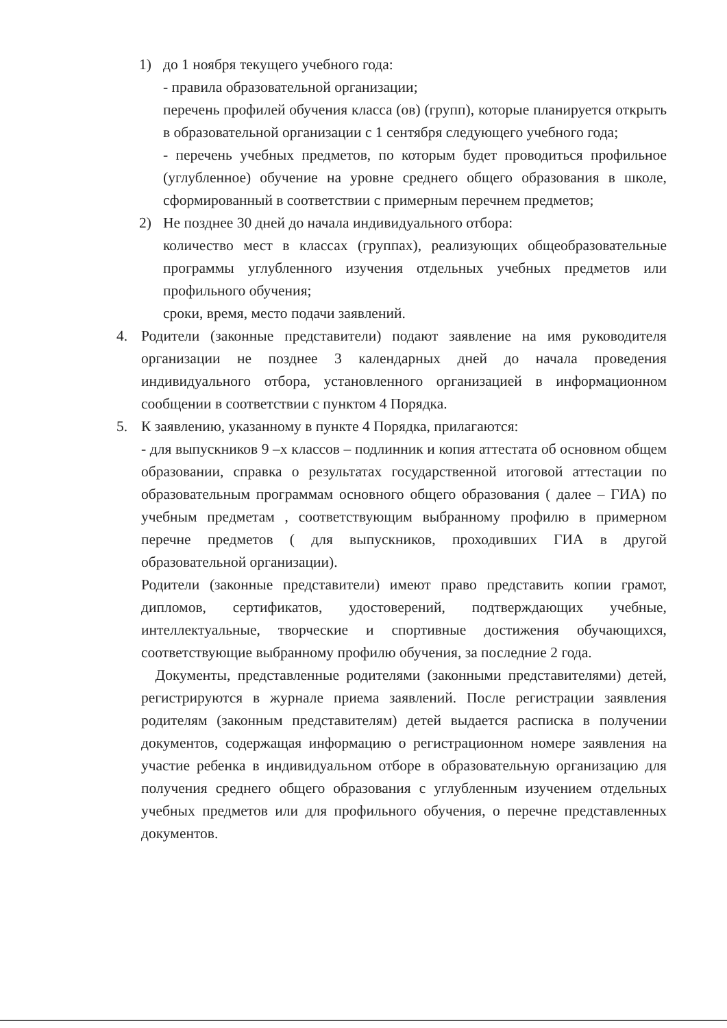1) до 1 ноября текущего учебного года:
- правила образовательной организации;
перечень профилей обучения класса (ов) (групп), которые планируется открыть в образовательной организации с 1 сентября следующего учебного года;
- перечень учебных предметов, по которым будет проводиться профильное (углубленное) обучение на уровне среднего общего образования в школе, сформированный в соответствии с примерным перечнем предметов;
2) Не позднее 30 дней до начала индивидуального отбора:
количество мест в классах (группах), реализующих общеобразовательные программы углубленного изучения отдельных учебных предметов или профильного обучения;
сроки, время, место подачи заявлений.
4. Родители (законные представители) подают заявление на имя руководителя организации не позднее 3 календарных дней до начала проведения индивидуального отбора, установленного организацией в информационном сообщении в соответствии с пунктом 4 Порядка.
5. К заявлению, указанному в пункте 4 Порядка, прилагаются:
- для выпускников 9 –х классов – подлинник и копия аттестата об основном общем образовании, справка о результатах государственной итоговой аттестации по образовательным программам основного общего образования ( далее – ГИА) по учебным предметам , соответствующим выбранному профилю в примерном перечне предметов ( для выпускников, проходивших ГИА в другой образовательной организации).
Родители (законные представители) имеют право представить копии грамот, дипломов, сертификатов, удостоверений, подтверждающих учебные, интеллектуальные, творческие и спортивные достижения обучающихся, соответствующие выбранному профилю обучения, за последние 2 года.
Документы, представленные родителями (законными представителями) детей, регистрируются в журнале приема заявлений. После регистрации заявления родителям (законным представителям) детей выдается расписка в получении документов, содержащая информацию о регистрационном номере заявления на участие ребенка в индивидуальном отборе в образовательную организацию для получения среднего общего образования с углубленным изучением отдельных учебных предметов или для профильного обучения, о перечне представленных документов.